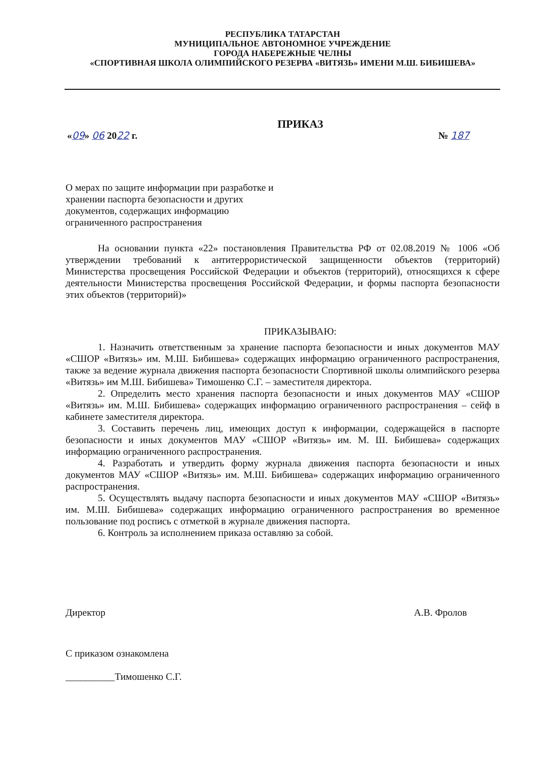РЕСПУБЛИКА ТАТАРСТАН
МУНИЦИПАЛЬНОЕ АВТОНОМНОЕ УЧРЕЖДЕНИЕ
ГОРОДА НАБЕРЕЖНЫЕ ЧЕЛНЫ
«СПОРТИВНАЯ ШКОЛА ОЛИМПИЙСКОГО РЕЗЕРВА «ВИТЯЗЬ» ИМЕНИ М.Ш. БИБИШЕВА»
ПРИКАЗ
«09» 06 2022 г. № 187
О мерах по защите информации при разработке и хранении паспорта безопасности и других документов, содержащих информацию ограниченного распространения
На основании пункта «22» постановления Правительства РФ от 02.08.2019 № 1006 «Об утверждении требований к антитеррористической защищенности объектов (территорий) Министерства просвещения Российской Федерации и объектов (территорий), относящихся к сфере деятельности Министерства просвещения Российской Федерации, и формы паспорта безопасности этих объектов (территорий)»
ПРИКАЗЫВАЮ:
1. Назначить ответственным за хранение паспорта безопасности и иных документов МАУ «СШОР «Витязь» им. М.Ш. Бибишева» содержащих информацию ограниченного распространения, также за ведение журнала движения паспорта безопасности Спортивной школы олимпийского резерва «Витязь» им М.Ш. Бибишева» Тимошенко С.Г. – заместителя директора.
2. Определить место хранения паспорта безопасности и иных документов МАУ «СШОР «Витязь» им. М.Ш. Бибишева» содержащих информацию ограниченного распространения – сейф в кабинете заместителя директора.
3. Составить перечень лиц, имеющих доступ к информации, содержащейся в паспорте безопасности и иных документов МАУ «СШОР «Витязь» им. М. Ш. Бибишева» содержащих информацию ограниченного распространения.
4. Разработать и утвердить форму журнала движения паспорта безопасности и иных документов МАУ «СШОР «Витязь» им. М.Ш. Бибишева» содержащих информацию ограниченного распространения.
5. Осуществлять выдачу паспорта безопасности и иных документов МАУ «СШОР «Витязь» им. М.Ш. Бибишева» содержащих информацию ограниченного распространения во временное пользование под роспись с отметкой в журнале движения паспорта.
6. Контроль за исполнением приказа оставляю за собой.
Директор А.В. Фролов
С приказом ознакомлена
__________Тимошенко С.Г.